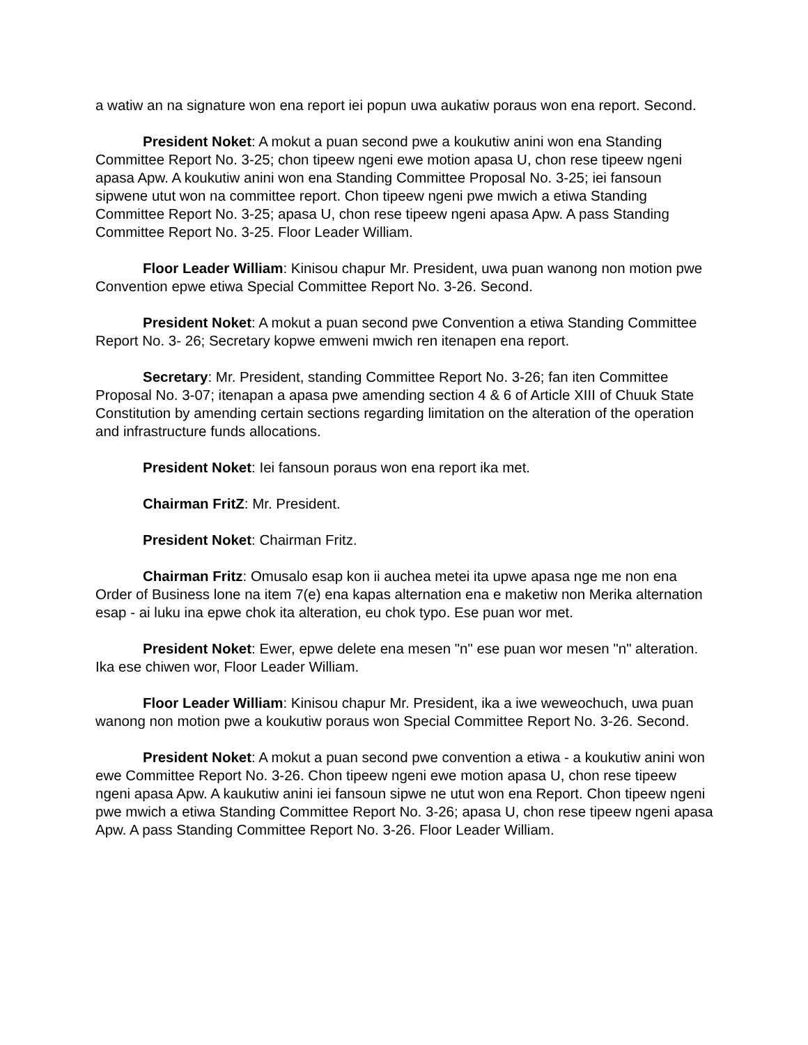a watiw an na signature won ena report iei popun uwa aukatiw poraus won ena report. Second.
President Noket: A mokut a puan second pwe a koukutiw anini won ena Standing Committee Report No. 3-25; chon tipeew ngeni ewe motion apasa U, chon rese tipeew ngeni apasa Apw. A koukutiw anini won ena Standing Committee Proposal No. 3-25; iei fansoun sipwene utut won na committee report. Chon tipeew ngeni pwe mwich a etiwa Standing Committee Report No. 3-25; apasa U, chon rese tipeew ngeni apasa Apw. A pass Standing Committee Report No. 3-25. Floor Leader William.
Floor Leader William: Kinisou chapur Mr. President, uwa puan wanong non motion pwe Convention epwe etiwa Special Committee Report No. 3-26. Second.
President Noket: A mokut a puan second pwe Convention a etiwa Standing Committee Report No. 3- 26; Secretary kopwe emweni mwich ren itenapen ena report.
Secretary: Mr. President, standing Committee Report No. 3-26; fan iten Committee Proposal No. 3-07; itenapan a apasa pwe amending section 4 & 6 of Article XIII of Chuuk State Constitution by amending certain sections regarding limitation on the alteration of the operation and infrastructure funds allocations.
President Noket: Iei fansoun poraus won ena report ika met.
Chairman FritZ: Mr. President.
President Noket: Chairman Fritz.
Chairman Fritz: Omusalo esap kon ii auchea metei ita upwe apasa nge me non ena Order of Business lone na item 7(e) ena kapas alternation ena e maketiw non Merika alternation esap - ai luku ina epwe chok ita alteration, eu chok typo. Ese puan wor met.
President Noket: Ewer, epwe delete ena mesen "n" ese puan wor mesen "n" alteration. Ika ese chiwen wor, Floor Leader William.
Floor Leader William: Kinisou chapur Mr. President, ika a iwe weweochuch, uwa puan wanong non motion pwe a koukutiw poraus won Special Committee Report No. 3-26. Second.
President Noket: A mokut a puan second pwe convention a etiwa - a koukutiw anini won ewe Committee Report No. 3-26. Chon tipeew ngeni ewe motion apasa U, chon rese tipeew ngeni apasa Apw. A kaukutiw anini iei fansoun sipwe ne utut won ena Report. Chon tipeew ngeni pwe mwich a etiwa Standing Committee Report No. 3-26; apasa U, chon rese tipeew ngeni apasa Apw. A pass Standing Committee Report No. 3-26. Floor Leader William.